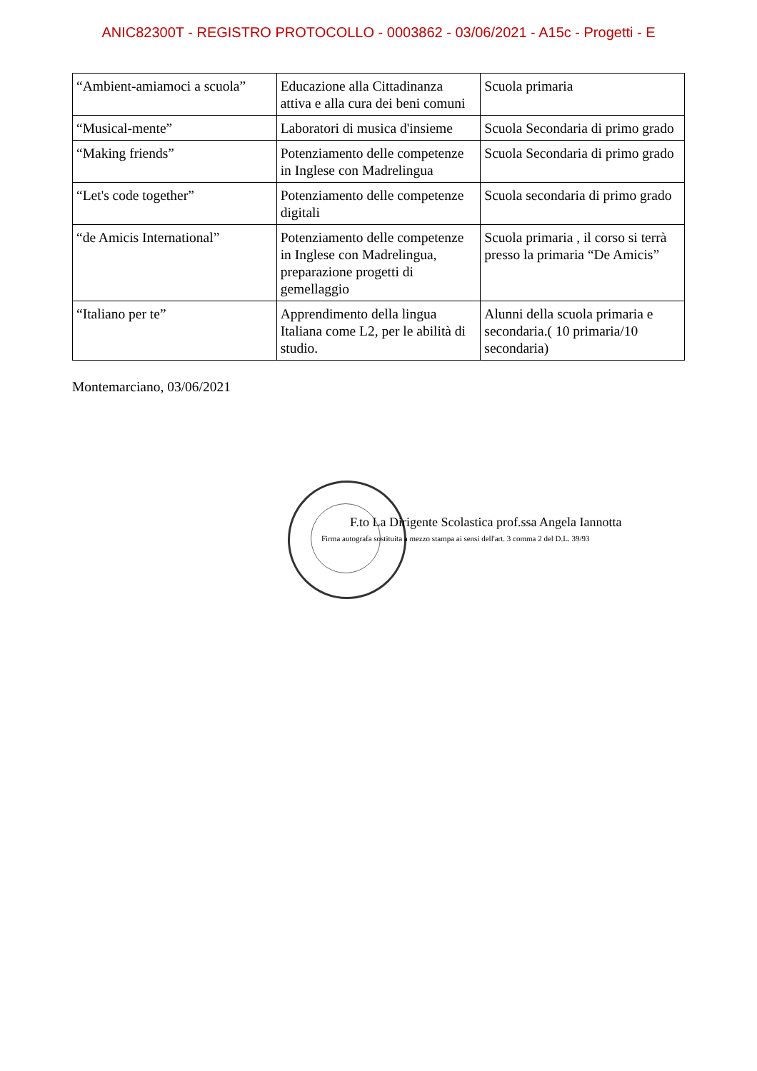ANIC82300T - REGISTRO PROTOCOLLO - 0003862 - 03/06/2021 - A15c - Progetti - E
| “Ambient-amiamoci a scuola” | Educazione alla Cittadinanza attiva e alla cura dei beni comuni | Scuola primaria |
| “Musical-mente” | Laboratori di musica d'insieme | Scuola Secondaria di primo grado |
| “Making friends” | Potenziamento delle competenze in Inglese con Madrelingua | Scuola Secondaria di primo grado |
| “Let's code together” | Potenziamento delle competenze digitali | Scuola secondaria di primo grado |
| “de Amicis International” | Potenziamento delle competenze in Inglese con Madrelingua, preparazione progetti di gemellaggio | Scuola primaria , il corso si terrà presso la primaria “De Amicis” |
| “Italiano per te” | Apprendimento della lingua Italiana come L2, per le abilità di studio. | Alunni della scuola primaria e secondaria.( 10 primaria/10 secondaria) |
Montemarciano, 03/06/2021
F.to La Dirigente Scolastica prof.ssa Angela Iannotta
Firma autografa sostituita a mezzo stampa ai sensi dell'art. 3 comma 2 del D.L. 39/93